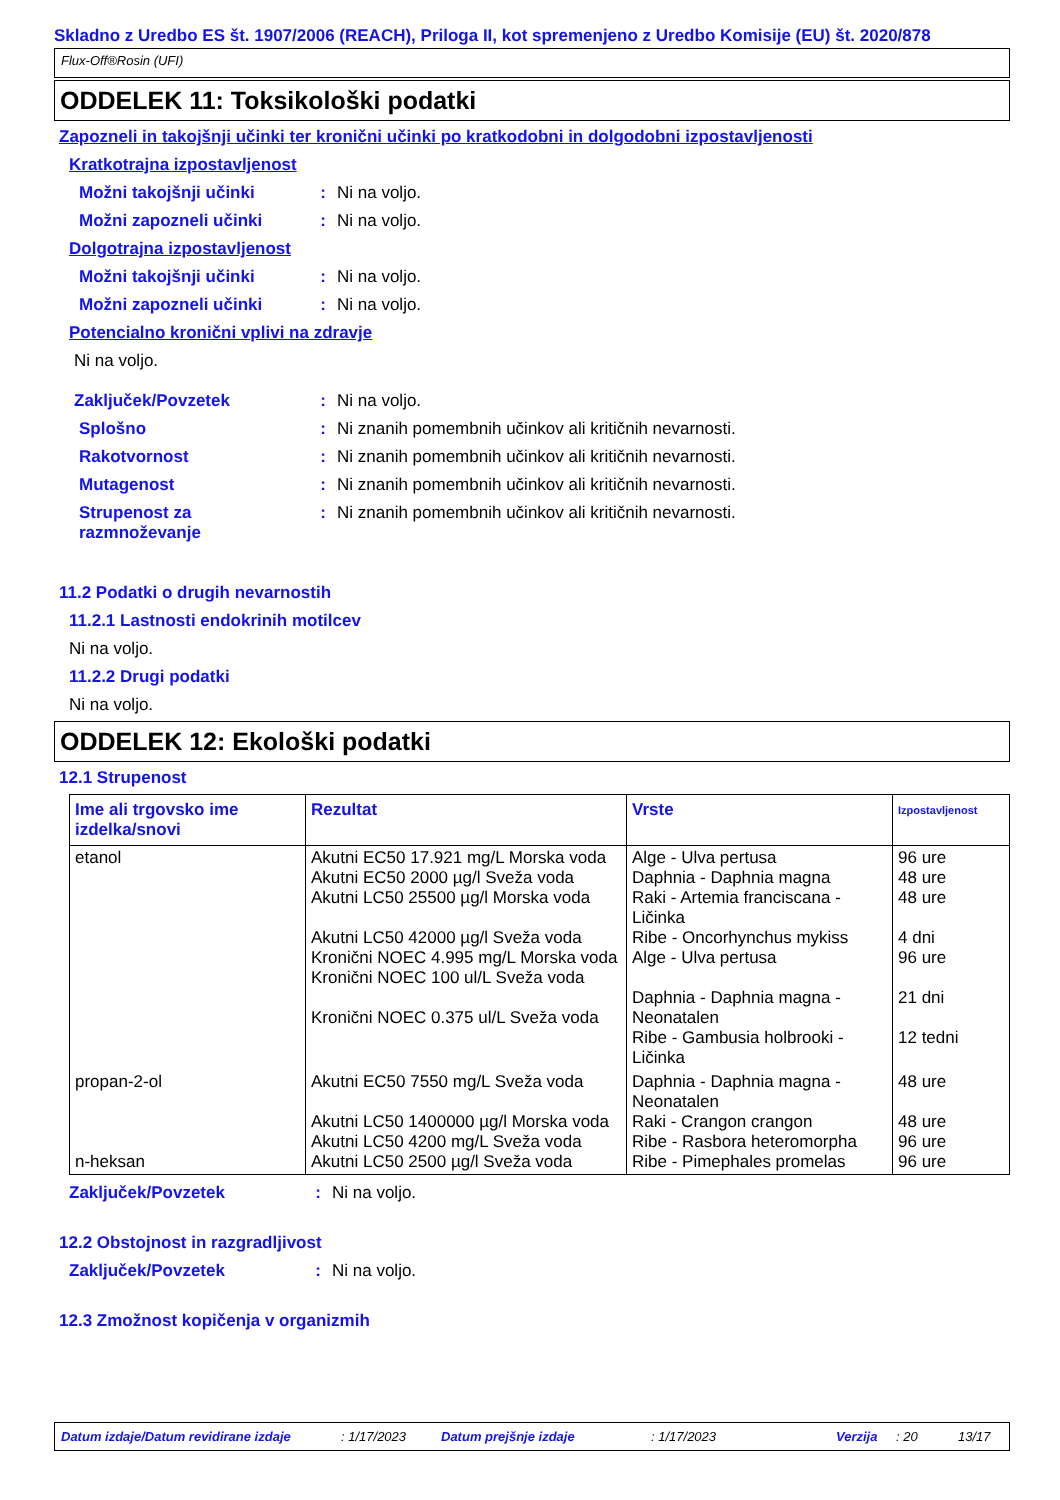Skladno z Uredbo ES št. 1907/2006 (REACH), Priloga II, kot spremenjeno z Uredbo Komisije (EU) št. 2020/878
Flux-Off®Rosin (UFI)
ODDELEK 11: Toksikološki podatki
Zapozneli in takojšnji učinki ter kronični učinki po kratkodobni in dolgodobni izpostavljenosti
Kratkotrajna izpostavljenost
Možni takojšnji učinki: Ni na voljo.
Možni zapozneli učinki: Ni na voljo.
Dolgotrajna izpostavljenost
Možni takojšnji učinki: Ni na voljo.
Možni zapozneli učinki: Ni na voljo.
Potencialno kronični vplivi na zdravje
Ni na voljo.
Zaključek/Povzetek: Ni na voljo.
Splošno: Ni znanih pomembnih učinkov ali kritičnih nevarnosti.
Rakotvornost: Ni znanih pomembnih učinkov ali kritičnih nevarnosti.
Mutagenost: Ni znanih pomembnih učinkov ali kritičnih nevarnosti.
Strupenost za razmnoževanje: Ni znanih pomembnih učinkov ali kritičnih nevarnosti.
11.2 Podatki o drugih nevarnostih
11.2.1 Lastnosti endokrinih motilcev
Ni na voljo.
11.2.2 Drugi podatki
Ni na voljo.
ODDELEK 12: Ekološki podatki
12.1 Strupenost
| Ime ali trgovsko ime izdelka/snovi | Rezultat | Vrste | Izpostavljenost |
| --- | --- | --- | --- |
| etanol | Akutni EC50 17.921 mg/L Morska voda Akutni EC50 2000 µg/l Sveža voda Akutni LC50 25500 µg/l Morska voda Akutni LC50 42000 µg/l Sveža voda Kronični NOEC 4.995 mg/L Morska voda Kronični NOEC 100 ul/L Sveža voda Kronični NOEC 0.375 ul/L Sveža voda | Alge - Ulva pertusa Daphnia - Daphnia magna Raki - Artemia franciscana - Ličinka Ribe - Oncorhynchus mykiss Alge - Ulva pertusa Daphnia - Daphnia magna - Neonatalen Ribe - Gambusia holbrooki - Ličinka | 96 ure 48 ure 48 ure 4 dni 96 ure 21 dni 12 tedni |
| propan-2-ol n-heksan | Akutni EC50 7550 mg/L Sveža voda Akutni LC50 1400000 µg/l Morska voda Akutni LC50 4200 mg/L Sveža voda Akutni LC50 2500 µg/l Sveža voda | Daphnia - Daphnia magna - Neonatalen Raki - Crangon crangon Ribe - Rasbora heteromorpha Ribe - Pimephales promelas | 48 ure 48 ure 96 ure 96 ure |
Zaključek/Povzetek: Ni na voljo.
12.2 Obstojnost in razgradljivost
Zaključek/Povzetek: Ni na voljo.
12.3 Zmožnost kopičenja v organizmih
Datum izdaje/Datum revidirane izdaje: 1/17/2023 Datum prejšnje izdaje: 1/17/2023 Verzija: 20 13/17